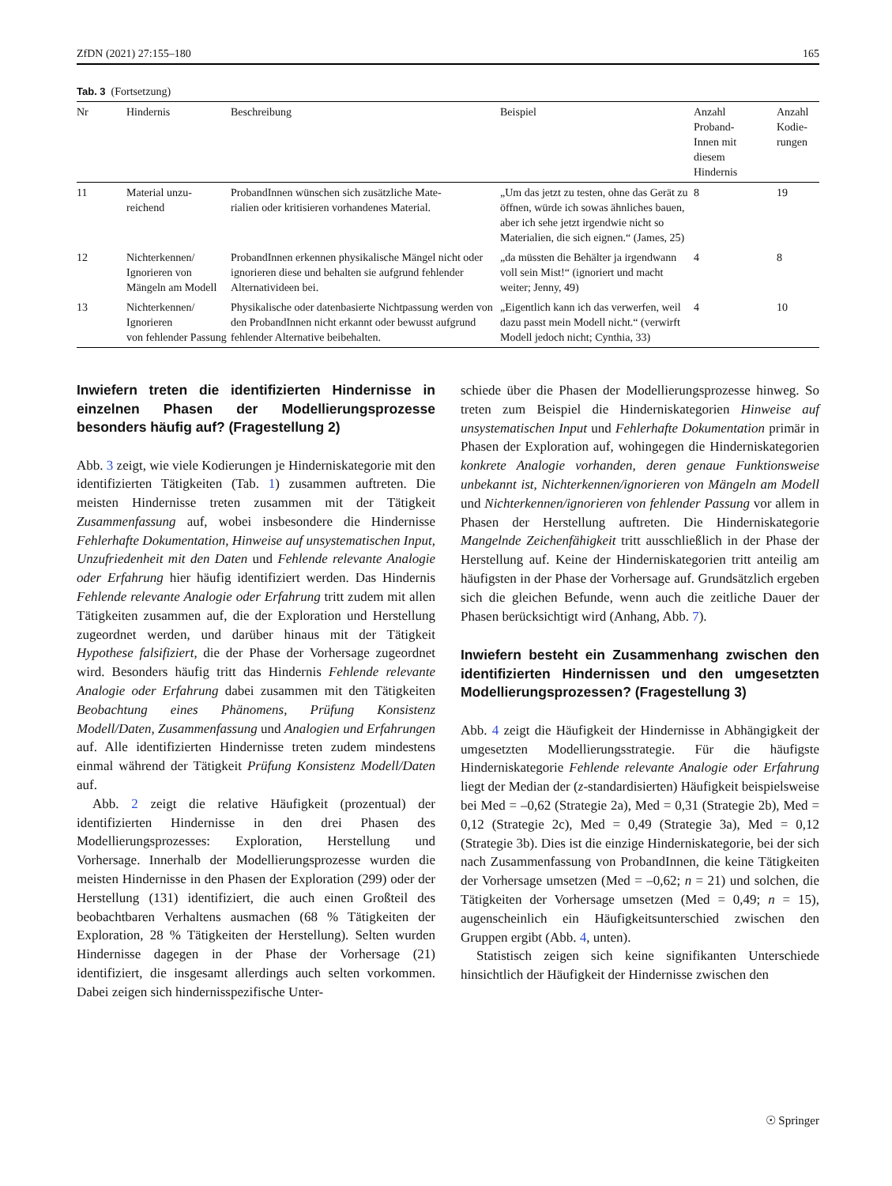ZfDN (2021) 27:155–180 165
Tab. 3 (Fortsetzung)
| Nr | Hindernis | Beschreibung | Beispiel | Anzahl Proband- Innen mit diesem Hindernis | Anzahl Kodie- rungen |
| --- | --- | --- | --- | --- | --- |
| 11 | Material unzu- reichend | ProbandInnen wünschen sich zusätzliche Mate- rialien oder kritisieren vorhandenes Material. | „Um das jetzt zu testen, ohne das Gerät zu öffnen, würde ich sowas ähnliches bauen, aber ich sehe jetzt irgendwie nicht so Materialien, die sich eignen.“ (James, 25) | 8 | 19 |
| 12 | Nichterkennen/ Ignorieren von Mängeln am Modell | ProbandInnen erkennen physikalische Mängel nicht oder ignorieren diese und behalten sie aufgrund fehlender Alternativideen bei. | „da müssten die Behälter ja irgendwann voll sein Mist!“ (ignoriert und macht weiter; Jenny, 49) | 4 | 8 |
| 13 | Nichterkennen/ Ignorieren von fehlender Passung | Physikalische oder datenbasierte Nichtpassung werden von den ProbandInnen nicht erkannt oder bewusst aufgrund fehlender Alternative beibehalten. | „Eigentlich kann ich das verwerfen, weil dazu passt mein Modell nicht.“ (verwirft Modell jedoch nicht; Cynthia, 33) | 4 | 10 |
Inwiefern treten die identifizierten Hindernisse in einzelnen Phasen der Modellierungsprozesse besonders häufig auf? (Fragestellung 2)
Abb. 3 zeigt, wie viele Kodierungen je Hinderniskategorie mit den identifizierten Tätigkeiten (Tab. 1) zusammen auftreten. Die meisten Hindernisse treten zusammen mit der Tätigkeit Zusammenfassung auf, wobei insbesondere die Hindernisse Fehlerhafte Dokumentation, Hinweise auf unsystematischen Input, Unzufriedenheit mit den Daten und Fehlende relevante Analogie oder Erfahrung hier häufig identifiziert werden. Das Hindernis Fehlende relevante Analogie oder Erfahrung tritt zudem mit allen Tätigkeiten zusammen auf, die der Exploration und Herstellung zugeordnet werden, und darüber hinaus mit der Tätigkeit Hypothese falsifiziert, die der Phase der Vorhersage zugeordnet wird. Besonders häufig tritt das Hindernis Fehlende relevante Analogie oder Erfahrung dabei zusammen mit den Tätigkeiten Beobachtung eines Phänomens, Prüfung Konsistenz Modell/Daten, Zusammenfassung und Analogien und Erfahrungen auf. Alle identifizierten Hindernisse treten zudem mindestens einmal während der Tätigkeit Prüfung Konsistenz Modell/Daten auf.
Abb. 2 zeigt die relative Häufigkeit (prozentual) der identifizierten Hindernisse in den drei Phasen des Modellierungsprozesses: Exploration, Herstellung und Vorhersage. Innerhalb der Modellierungsprozesse wurden die meisten Hindernisse in den Phasen der Exploration (299) oder der Herstellung (131) identifiziert, die auch einen Großteil des beobachtbaren Verhaltens ausmachen (68 % Tätigkeiten der Exploration, 28 % Tätigkeiten der Herstellung). Selten wurden Hindernisse dagegen in der Phase der Vorhersage (21) identifiziert, die insgesamt allerdings auch selten vorkommen. Dabei zeigen sich hindernisspezifische Unter-
schiede über die Phasen der Modellierungsprozesse hinweg. So treten zum Beispiel die Hinderniskategorien Hinweise auf unsystematischen Input und Fehlerhafte Dokumentation primär in Phasen der Exploration auf, wohingegen die Hinderniskategorien konkrete Analogie vorhanden, deren genaue Funktionsweise unbekannt ist, Nichterkennen/ignorieren von Mängeln am Modell und Nichterkennen/ignorieren von fehlender Passung vor allem in Phasen der Herstellung auftreten. Die Hinderniskategorie Mangelnde Zeichenfähigkeit tritt ausschließlich in der Phase der Herstellung auf. Keine der Hinderniskategorien tritt anteilig am häufigsten in der Phase der Vorhersage auf. Grundsätzlich ergeben sich die gleichen Befunde, wenn auch die zeitliche Dauer der Phasen berücksichtigt wird (Anhang, Abb. 7).
Inwiefern besteht ein Zusammenhang zwischen den identifizierten Hindernissen und den umgesetzten Modellierungsprozessen? (Fragestellung 3)
Abb. 4 zeigt die Häufigkeit der Hindernisse in Abhängigkeit der umgesetzten Modellierungsstrategie. Für die häufigste Hinderniskategorie Fehlende relevante Analogie oder Erfahrung liegt der Median der (z-standardisierten) Häufigkeit beispielsweise bei Med = –0,62 (Strategie 2a), Med = 0,31 (Strategie 2b), Med = 0,12 (Strategie 2c), Med = 0,49 (Strategie 3a), Med = 0,12 (Strategie 3b). Dies ist die einzige Hinderniskategorie, bei der sich nach Zusammenfassung von ProbandInnen, die keine Tätigkeiten der Vorhersage umsetzen (Med = –0,62; n = 21) und solchen, die Tätigkeiten der Vorhersage umsetzen (Med = 0,49; n = 15), augenscheinlich ein Häufigkeitsunterschied zwischen den Gruppen ergibt (Abb. 4, unten).
Statistisch zeigen sich keine signifikanten Unterschiede hinsichtlich der Häufigkeit der Hindernisse zwischen den
☉ Springer